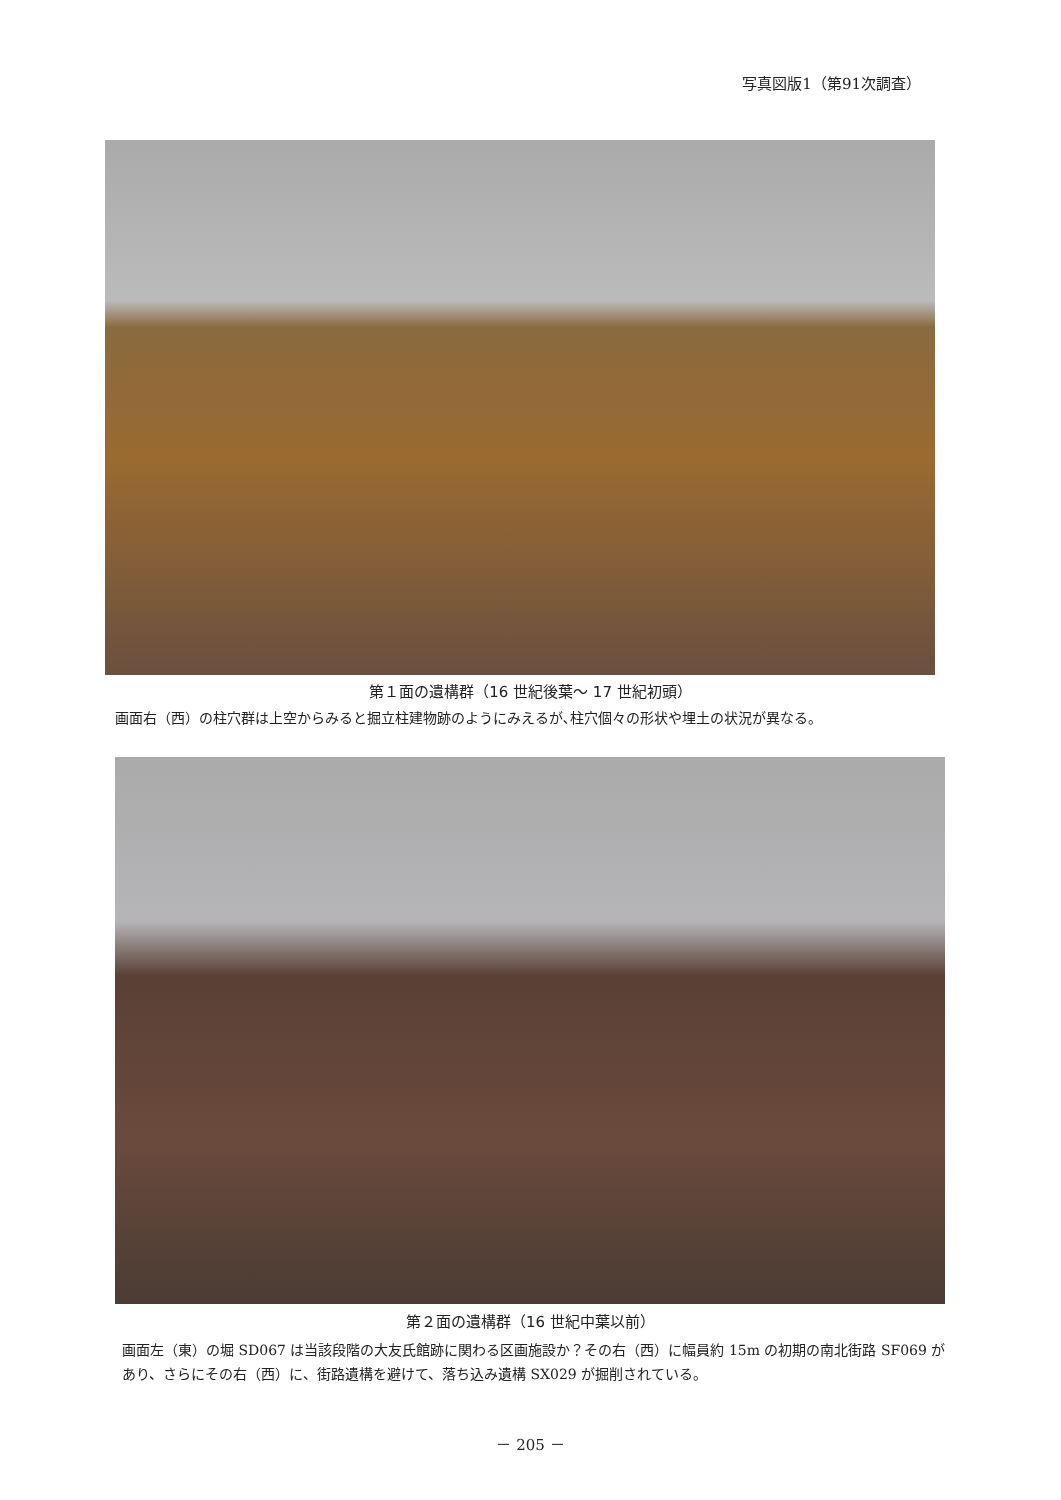写真図版1（第91次調査）
第１面の遺構群（16 世紀後葉～ 17 世紀初頭）
画面右（西）の柱穴群は上空からみると掘立柱建物跡のようにみえるが､柱穴個々の形状や埋土の状況が異なる。
第２面の遺構群（16 世紀中葉以前）
画面左（東）の堀 SD067 は当該段階の大友氏館跡に関わる区画施設か？その右（西）に幅員約 15m の初期の南北街路 SF069 があり、さらにその右（西）に、街路遺構を避けて、落ち込み遺構 SX029 が掘削されている。
－ 205 －